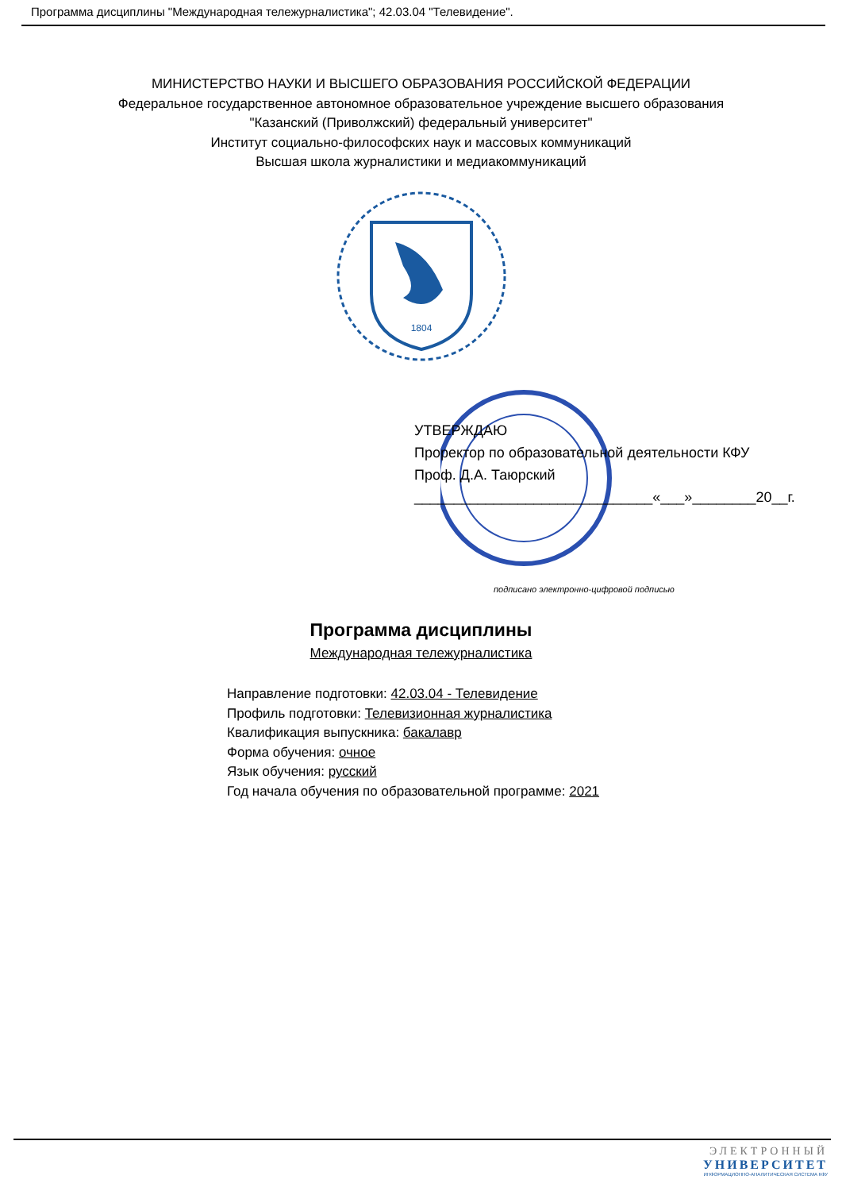Программа дисциплины "Международная тележурналистика"; 42.03.04 "Телевидение".
МИНИСТЕРСТВО НАУКИ И ВЫСШЕГО ОБРАЗОВАНИЯ РОССИЙСКОЙ ФЕДЕРАЦИИ
Федеральное государственное автономное образовательное учреждение высшего образования
"Казанский (Приволжский) федеральный университет"
Институт социально-философских наук и массовых коммуникаций
Высшая школа журналистики и медиакоммуникаций
1804
УТВЕРЖДАЮ
Проректор по образовательной деятельности КФУ
Проф. Д.А. Таюрский
______________________________«___»________20__г.
подписано электронно-цифровой подписью
Программа дисциплины
Международная тележурналистика
Направление подготовки: 42.03.04 - Телевидение
Профиль подготовки: Телевизионная журналистика
Квалификация выпускника: бакалавр
Форма обучения: очное
Язык обучения: русский
Год начала обучения по образовательной программе: 2021
ЭЛЕКТРОННЫЙ
УНИВЕРСИТЕТ
ИНФОРМАЦИОННО-АНАЛИТИЧЕСКАЯ СИСТЕМА КФУ